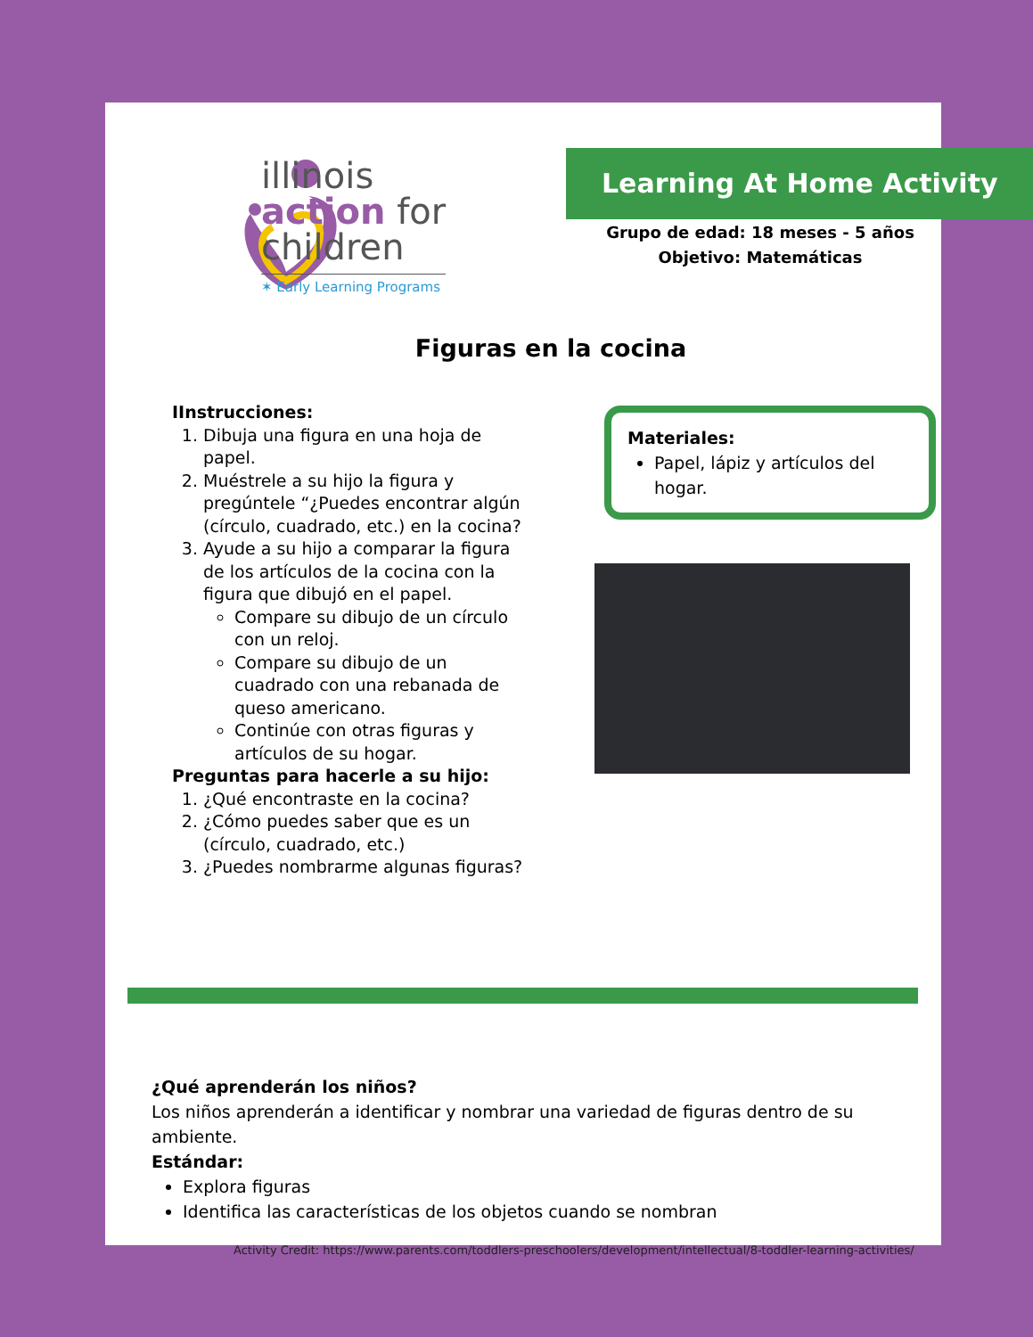illinois
action for
children
✶ Early Learning Programs
Learning At Home Activity
Grupo de edad: 18 meses - 5 años
Objetivo: Matemáticas
Figuras en la cocina
IInstrucciones:
1. Dibuja una figura en una hoja de papel.
2. Muéstrele a su hijo la figura y pregúntele “¿Puedes encontrar algún (círculo, cuadrado, etc.) en la cocina?
3. Ayude a su hijo a comparar la figura de los artículos de la cocina con la figura que dibujó en el papel.
Compare su dibujo de un círculo con un reloj.
Compare su dibujo de un cuadrado con una rebanada de queso americano.
Continúe con otras figuras y artículos de su hogar.
Preguntas para hacerle a su hijo:
1. ¿Qué encontraste en la cocina?
2. ¿Cómo puedes saber que es un (círculo, cuadrado, etc.)
3. ¿Puedes nombrarme algunas figuras?
Materiales:
Papel, lápiz y artículos del hogar.
¿Qué aprenderán los niños?
Los niños aprenderán a identificar y nombrar una variedad de figuras dentro de su ambiente.
Estándar:
Explora figuras
Identifica las características de los objetos cuando se nombran
Activity Credit: https://www.parents.com/toddlers-preschoolers/development/intellectual/8-toddler-learning-activities/